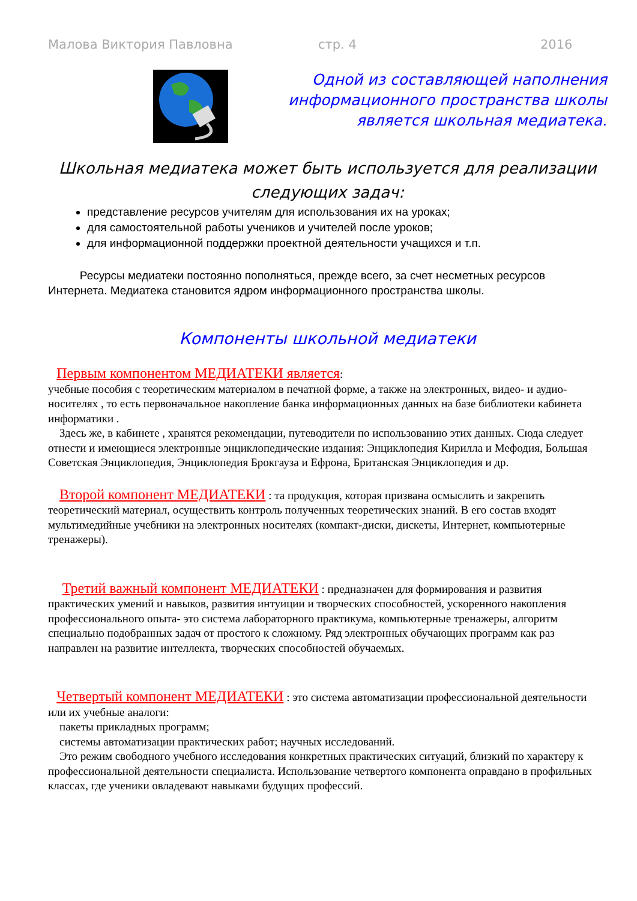Малова Виктория Павловна стр. 4 2016
Одной из составляющей наполнения информационного пространства школы является школьная медиатека.
Школьная медиатека может быть используется для реализации следующих задач:
представление ресурсов учителям для использования их на уроках;
для самостоятельной работы учеников и учителей после уроков;
для информационной поддержки проектной деятельности учащихся и т.п.
Ресурсы медиатеки постоянно пополняться, прежде всего, за счет несметных ресурсов Интернета. Медиатека становится ядром информационного пространства школы.
Компоненты школьной медиатеки
Первым компонентом МЕДИАТЕКИ является:
учебные пособия с теоретическим материалом в печатной форме, а также на электронных, видео- и аудио- носителях , то есть первоначальное накопление банка информационных данных на базе библиотеки кабинета информатики .
Здесь же, в кабинете , хранятся рекомендации, путеводители по использованию этих данных. Сюда следует отнести и имеющиеся электронные энциклопедические издания: Энциклопедия Кирилла и Мефодия, Большая Советская Энциклопедия, Энциклопедия Брокгауза и Ефрона, Британская Энциклопедия и др.
Второй компонент МЕДИАТЕКИ : та продукция, которая призвана осмыслить и закрепить теоретический материал, осуществить контроль полученных теоретических знаний. В его состав входят мультимедийные учебники на электронных носителях (компакт-диски, дискеты, Интернет, компьютерные тренажеры).
Третий важный компонент МЕДИАТЕКИ : предназначен для формирования и развития практических умений и навыков, развития интуиции и творческих способностей, ускоренного накопления профессионального опыта- это система лабораторного практикума, компьютерные тренажеры, алгоритм специально подобранных задач от простого к сложному. Ряд электронных обучающих программ как раз направлен на развитие интеллекта, творческих способностей обучаемых.
Четвертый компонент МЕДИАТЕКИ : это система автоматизации профессиональной деятельности или их учебные аналоги:
пакеты прикладных программ;
системы автоматизации практических работ; научных исследований.
Это режим свободного учебного исследования конкретных практических ситуаций, близкий по характеру к профессиональной деятельности специалиста. Использование четвертого компонента оправдано в профильных классах, где ученики овладевают навыками будущих профессий.